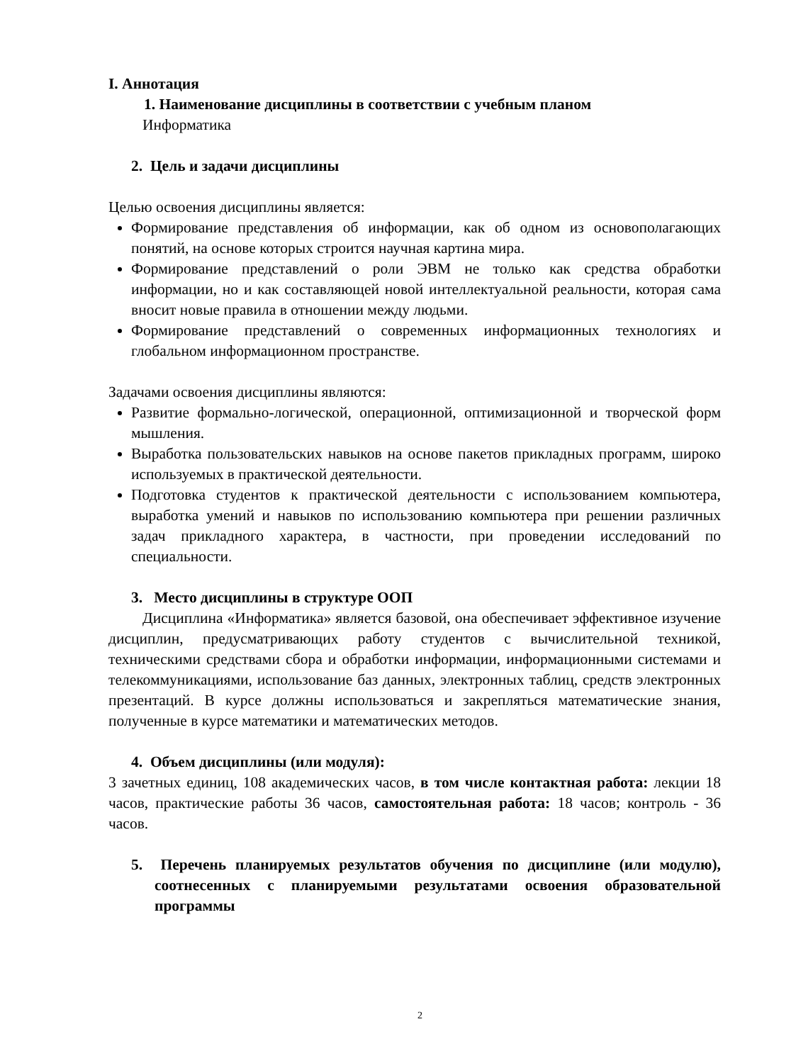I. Аннотация
1. Наименование дисциплины в соответствии с учебным планом
Информатика
2. Цель и задачи дисциплины
Целью освоения дисциплины является:
Формирование представления об информации, как об одном из основополагающих понятий, на основе которых строится научная картина мира.
Формирование представлений о роли ЭВМ не только как средства обработки информации, но и как составляющей новой интеллектуальной реальности, которая сама вносит новые правила в отношении между людьми.
Формирование представлений о современных информационных технологиях и глобальном информационном пространстве.
Задачами освоения дисциплины являются:
Развитие формально-логической, операционной, оптимизационной и творческой форм мышления.
Выработка пользовательских навыков на основе пакетов прикладных программ, широко используемых в практической деятельности.
Подготовка студентов к практической деятельности с использованием компьютера, выработка умений и навыков по использованию компьютера при решении различных задач прикладного характера, в частности, при проведении исследований по специальности.
3. Место дисциплины в структуре ООП
Дисциплина «Информатика» является базовой, она обеспечивает эффективное изучение дисциплин, предусматривающих работу студентов с вычислительной техникой, техническими средствами сбора и обработки информации, информационными системами и телекоммуникациями, использование баз данных, электронных таблиц, средств электронных презентаций. В курсе должны использоваться и закрепляться математические знания, полученные в курсе математики и математических методов.
4. Объем дисциплины (или модуля):
3 зачетных единиц, 108 академических часов, в том числе контактная работа: лекции 18 часов, практические работы 36 часов, самостоятельная работа: 18 часов; контроль - 36 часов.
5. Перечень планируемых результатов обучения по дисциплине (или модулю), соотнесенных с планируемыми результатами освоения образовательной программы
2